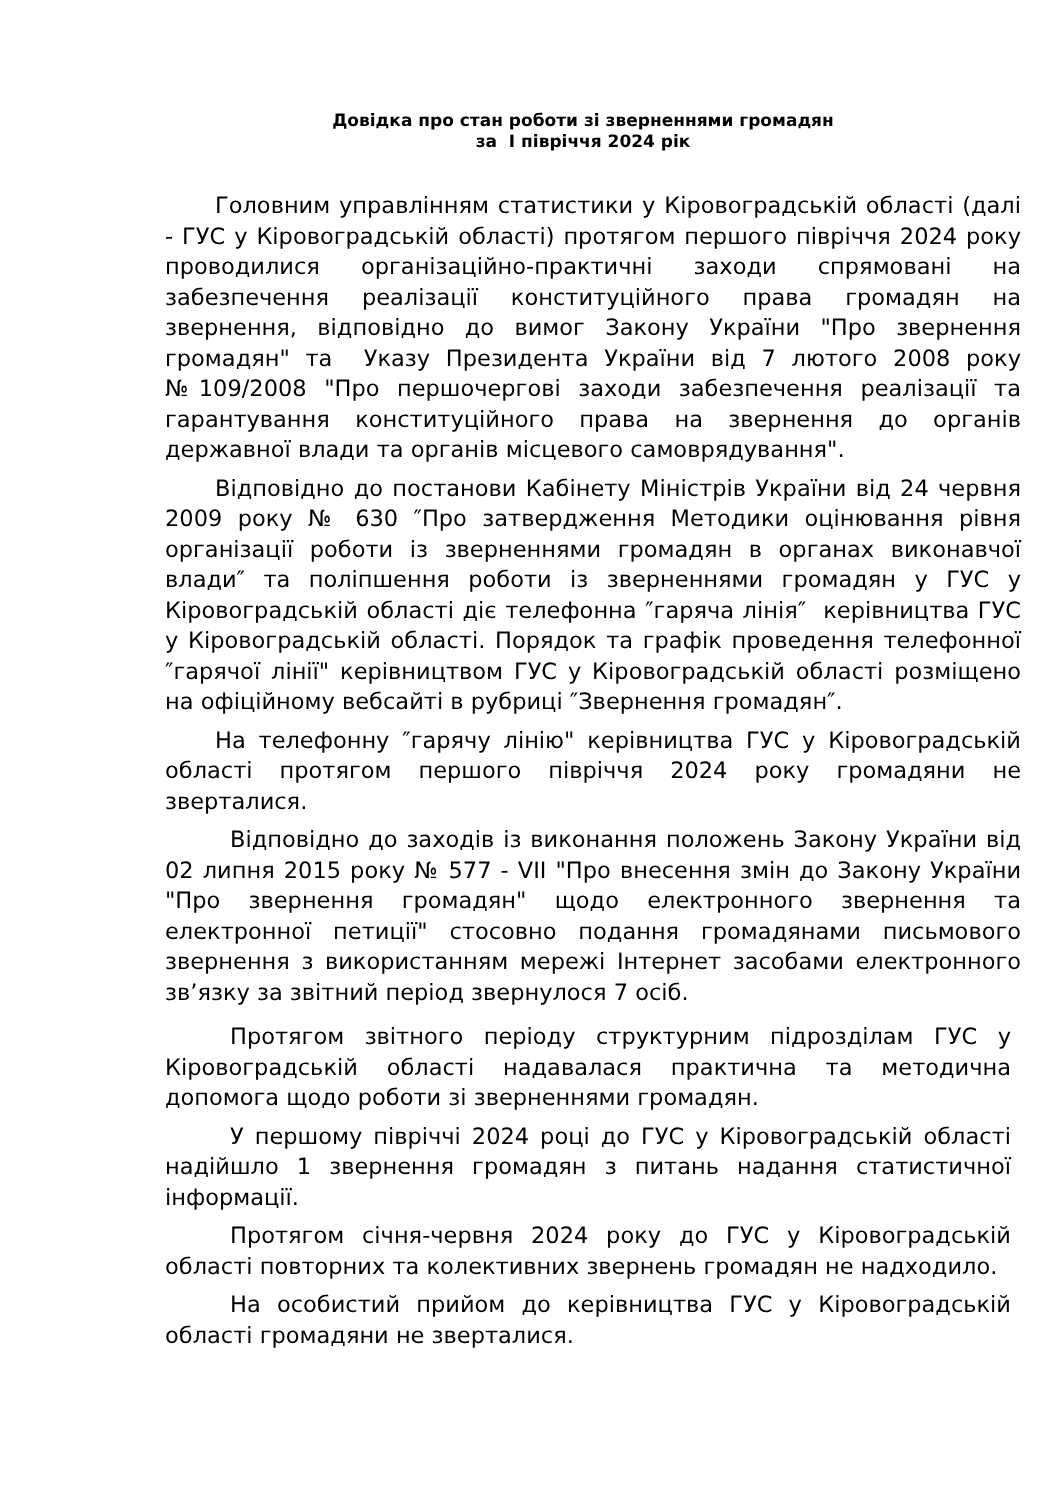Довідка про стан роботи зі зверненнями громадян
за І півріччя 2024 рік
Головним управлінням статистики у Кіровоградській області (далі - ГУС у Кіровоградській області) протягом першого півріччя 2024 року проводилися організаційно-практичні заходи спрямовані на забезпечення реалізації конституційного права громадян на звернення, відповідно до вимог Закону України "Про звернення громадян" та Указу Президента України від 7 лютого 2008 року №109/2008 "Про першочергові заходи забезпечення реалізації та гарантування конституційного права на звернення до органів державної влади та органів місцевого самоврядування".
Відповідно до постанови Кабінету Міністрів України від 24 червня 2009 року № 630 ″Про затвердження Методики оцінювання рівня організації роботи із зверненнями громадян в органах виконавчої влади″ та поліпшення роботи із зверненнями громадян у ГУС у Кіровоградській області діє телефонна ″гаряча лінія″ керівництва ГУС у Кіровоградській області. Порядок та графік проведення телефонної ″гарячої лінії" керівництвом ГУС у Кіровоградській області розміщено на офіційному вебсайті в рубриці ″Звернення громадян″.
На телефонну ″гарячу лінію" керівництва ГУС у Кіровоградській області протягом першого півріччя 2024 року громадяни не зверталися.
Відповідно до заходів із виконання положень Закону України від 02 липня 2015 року № 577 - VII "Про внесення змін до Закону України "Про звернення громадян" щодо електронного звернення та електронної петиції" стосовно подання громадянами письмового звернення з використанням мережі Інтернет засобами електронного зв’язку за звітний період звернулося 7 осіб.
Протягом звітного періоду структурним підрозділам ГУС у Кіровоградській області надавалася практична та методична допомога щодо роботи зі зверненнями громадян.
У першому півріччі 2024 році до ГУС у Кіровоградській області надійшло 1 звернення громадян з питань надання статистичної інформації.
Протягом січня-червня 2024 року до ГУС у Кіровоградській області повторних та колективних звернень громадян не надходило.
На особистий прийом до керівництва ГУС у Кіровоградській області громадяни не зверталися.